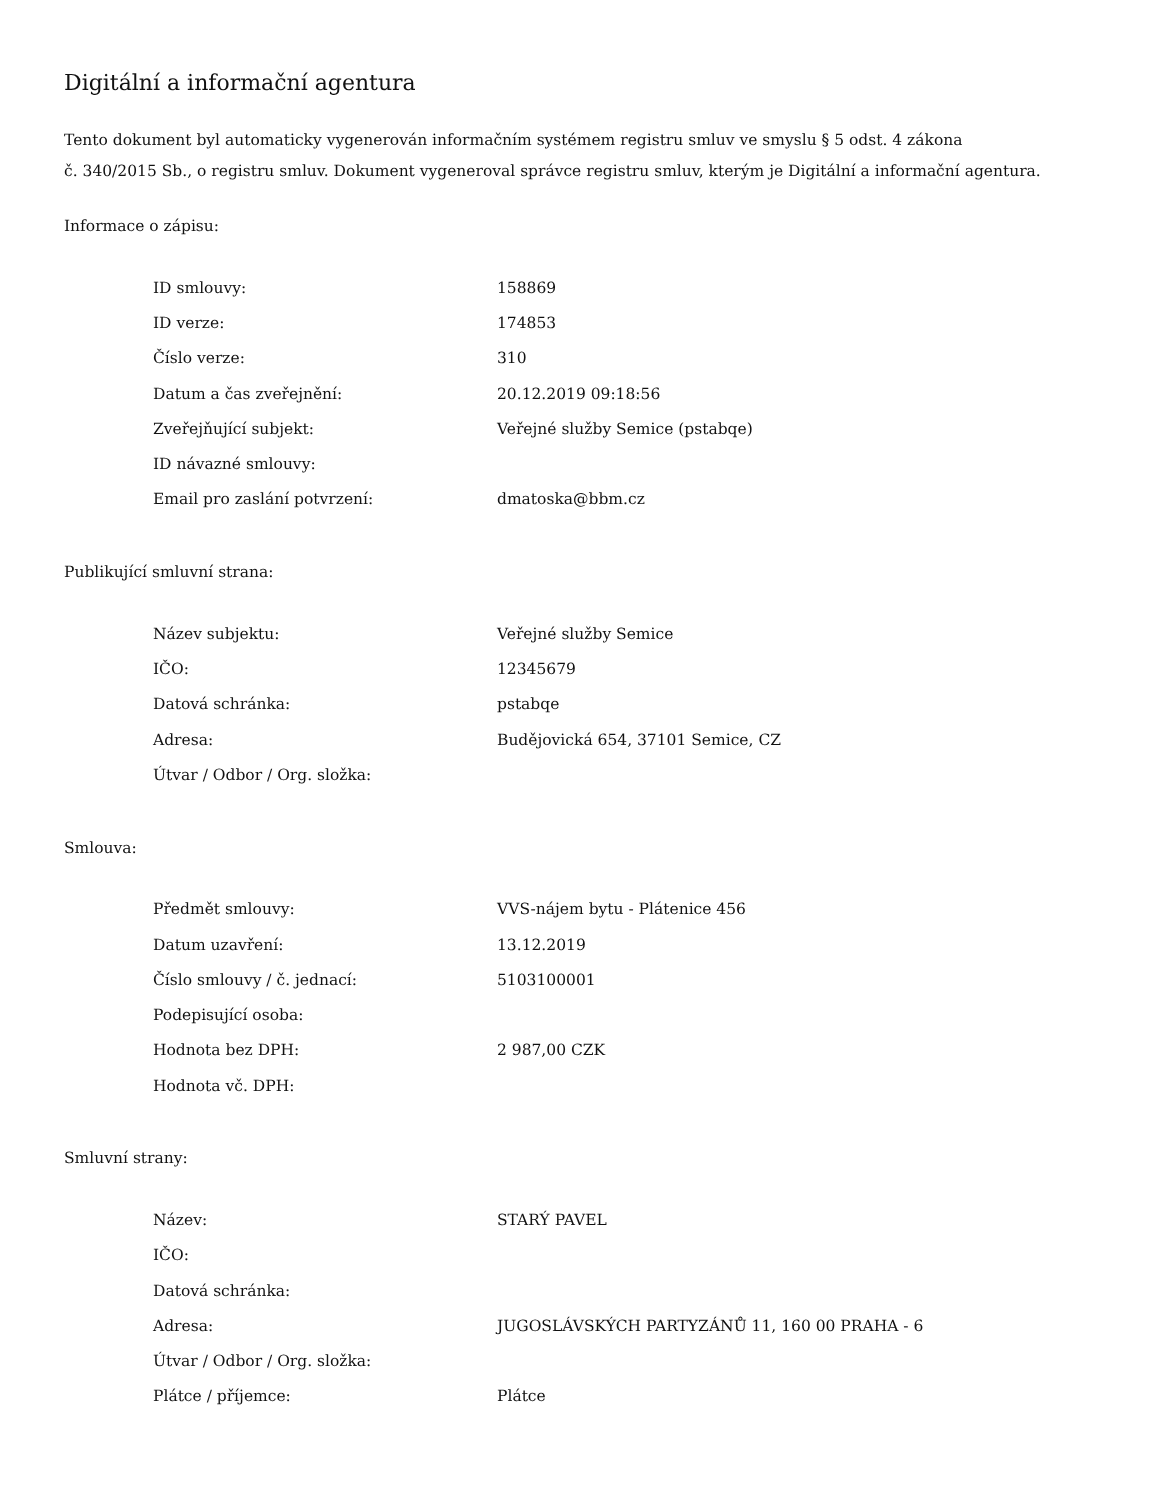Digitální a informační agentura
Tento dokument byl automaticky vygenerován informačním systémem registru smluv ve smyslu § 5 odst. 4 zákona
č. 340/2015 Sb., o registru smluv. Dokument vygeneroval správce registru smluv, kterým je Digitální a informační agentura.
Informace o zápisu:
| ID smlouvy: | 158869 |
| ID verze: | 174853 |
| Číslo verze: | 310 |
| Datum a čas zveřejnění: | 20.12.2019 09:18:56 |
| Zveřejňující subjekt: | Veřejné služby Semice (pstabqe) |
| ID návazné smlouvy: | |
| Email pro zaslání potvrzení: | dmatoska@bbm.cz |
Publikující smluvní strana:
| Název subjektu: | Veřejné služby Semice |
| IČO: | 12345679 |
| Datová schránka: | pstabqe |
| Adresa: | Budějovická 654, 37101 Semice, CZ |
| Útvar / Odbor / Org. složka: | |
Smlouva:
| Předmět smlouvy: | VVS-nájem bytu - Plátenice 456 |
| Datum uzavření: | 13.12.2019 |
| Číslo smlouvy / č. jednací: | 5103100001 |
| Podepisující osoba: | |
| Hodnota bez DPH: | 2 987,00 CZK |
| Hodnota vč. DPH: | |
Smluvní strany:
| Název: | STARÝ PAVEL |
| IČO: | |
| Datová schránka: | |
| Adresa: | JUGOSLÁVSKÝCH PARTYZÁNŮ 11, 160 00 PRAHA - 6 |
| Útvar / Odbor / Org. složka: | |
| Plátce / příjemce: | Plátce |